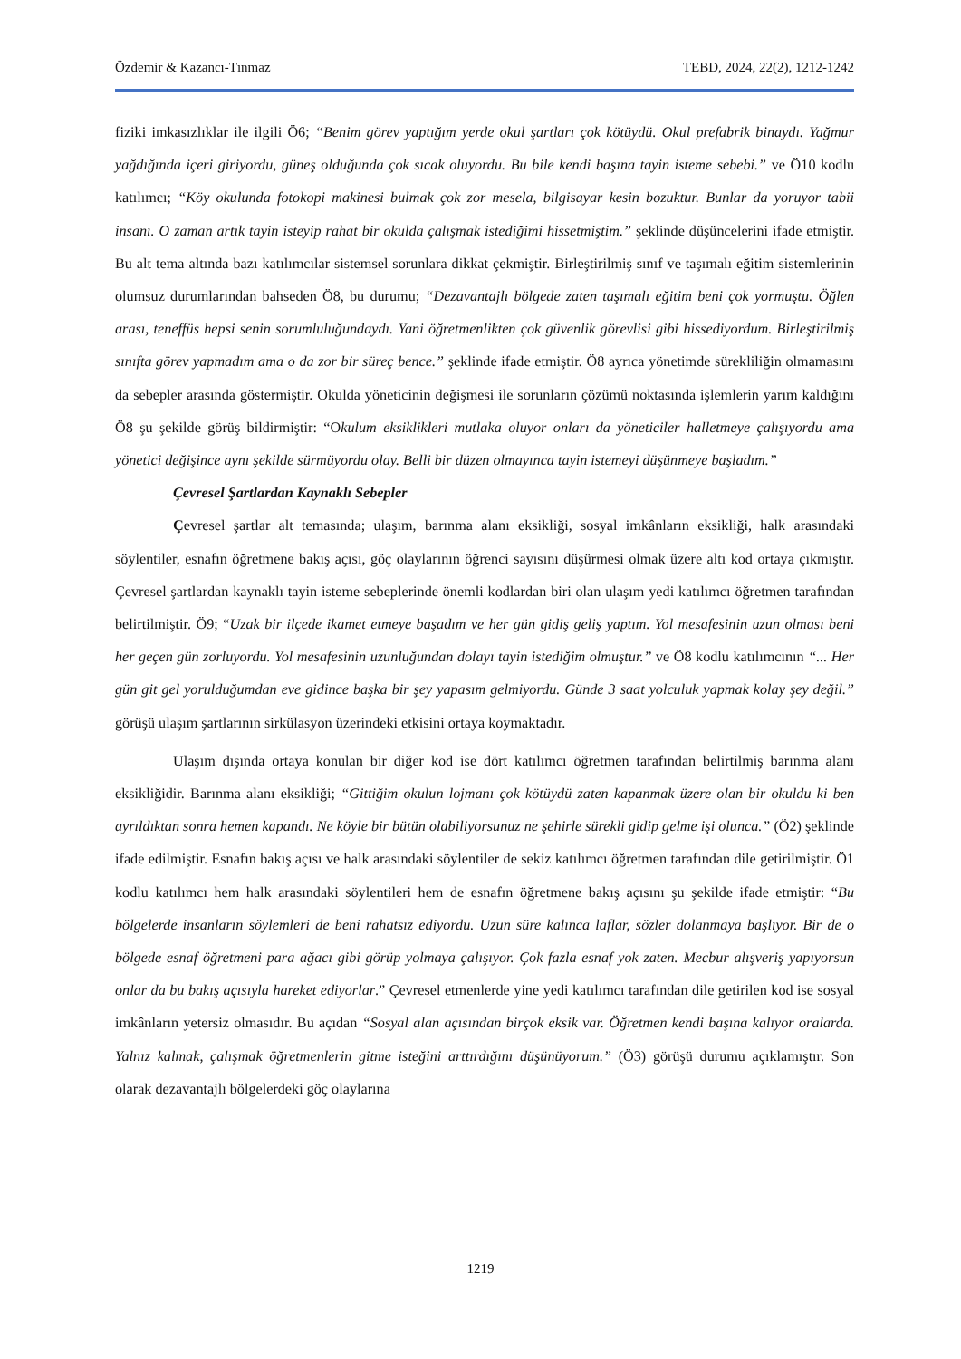Özdemir & Kazancı-Tınmaz TEBD, 2024, 22(2), 1212-1242
fiziki imkasızlıklar ile ilgili Ö6; “Benim görev yaptığım yerde okul şartları çok kötüydü. Okul prefabrik binaydı. Yağmur yağdığında içeri giriyordu, güneş olduğunda çok sıcak oluyordu. Bu bile kendi başına tayin isteme sebebi.” ve Ö10 kodlu katılımcı; “Köy okulunda fotokopi makinesi bulmak çok zor mesela, bilgisayar kesin bozuktur. Bunlar da yoruyor tabii insanı. O zaman artık tayin isteyip rahat bir okulda çalışmak istediğimi hissetmiştim.” şeklinde düşüncelerini ifade etmiştir. Bu alt tema altında bazı katılımcılar sistemsel sorunlara dikkat çekmiştir. Birleştirilmiş sınıf ve taşımalı eğitim sistemlerinin olumsuz durumlarından bahseden Ö8, bu durumu; “Dezavantajlı bölgede zaten taşımalı eğitim beni çok yormuştu. Öğlen arası, teneffüs hepsi senin sorumluluğundaydı. Yani öğretmenlikten çok güvenlik görevlisi gibi hissediyordum. Birleştirilmiş sınıfta görev yapmadım ama o da zor bir süreç bence.” şeklinde ifade etmiştir. Ö8 ayrıca yönetimde sürekliliğin olmamasını da sebepler arasında göstermiştir. Okulda yöneticinin değişmesi ile sorunların çözümü noktasında işlemlerin yarım kaldığını Ö8 şu şekilde görüş bildirmiştir: “Okulum eksiklikleri mutlaka oluyor onları da yöneticiler halletmeye çalışıyordu ama yönetici değişince aynı şekilde sürmüyordu olay. Belli bir düzen olmayınca tayin istemeyi düşünmeye başladım.”
Çevresel Şartlardan Kaynaklı Sebepler
Çevresel şartlar alt temasında; ulaşım, barınma alanı eksikliği, sosyal imkânların eksikliği, halk arasındaki söylentiler, esnafın öğretmene bakış açısı, göç olaylarının öğrenci sayısını düşürmesi olmak üzere altı kod ortaya çıkmıştır. Çevresel şartlardan kaynaklı tayin isteme sebeplerinde önemli kodlardan biri olan ulaşım yedi katılımcı öğretmen tarafından belirtilmiştir. Ö9; “Uzak bir ilçede ikamet etmeye başadım ve her gün gidiş geliş yaptım. Yol mesafesinin uzun olması beni her geçen gün zorluyordu. Yol mesafesinin uzunluğundan dolayı tayin istediğim olmuştur.” ve Ö8 kodlu katılımcının “... Her gün git gel yorulduğumdan eve gidince başka bir şey yapasım gelmiyordu. Günde 3 saat yolculuk yapmak kolay şey değil.” görüşü ulaşım şartlarının sirkülasyon üzerindeki etkisini ortaya koymaktadır.
Ulaşım dışında ortaya konulan bir diğer kod ise dört katılımcı öğretmen tarafından belirtilmiş barınma alanı eksikliğidir. Barınma alanı eksikliği; “Gittiğim okulun lojmanı çok kötüydü zaten kapanmak üzere olan bir okuldu ki ben ayrıldıktan sonra hemen kapandı. Ne köyle bir bütün olabiliyorsunuz ne şehirle sürekli gidip gelme işi olunca.” (Ö2) şeklinde ifade edilmiştir. Esnafın bakış açısı ve halk arasındaki söylentiler de sekiz katılımcı öğretmen tarafından dile getirilmiştir. Ö1 kodlu katılımcı hem halk arasındaki söylentileri hem de esnafın öğretmene bakış açısını şu şekilde ifade etmiştir: “Bu bölgelerde insanların söylemleri de beni rahatsız ediyordu. Uzun süre kalınca laflar, sözler dolanmaya başlıyor. Bir de o bölgede esnaf öğretmeni para ağacı gibi görüp yolmaya çalışıyor. Çok fazla esnaf yok zaten. Mecbur alışveriş yapıyorsun onlar da bu bakış açısıyla hareket ediyorlar.” Çevresel etmenlerde yine yedi katılımcı tarafından dile getirilen kod ise sosyal imkânların yetersiz olmasıdır. Bu açıdan “Sosyal alan açısından birçok eksik var. Öğretmen kendi başına kalıyor oralarda. Yalnız kalmak, çalışmak öğretmenlerin gitme isteğini arttırdığını düşünüyorum.” (Ö3) görüşü durumu açıklamıştır. Son olarak dezavantajlı bölgelerdeki göç olaylarına
1219